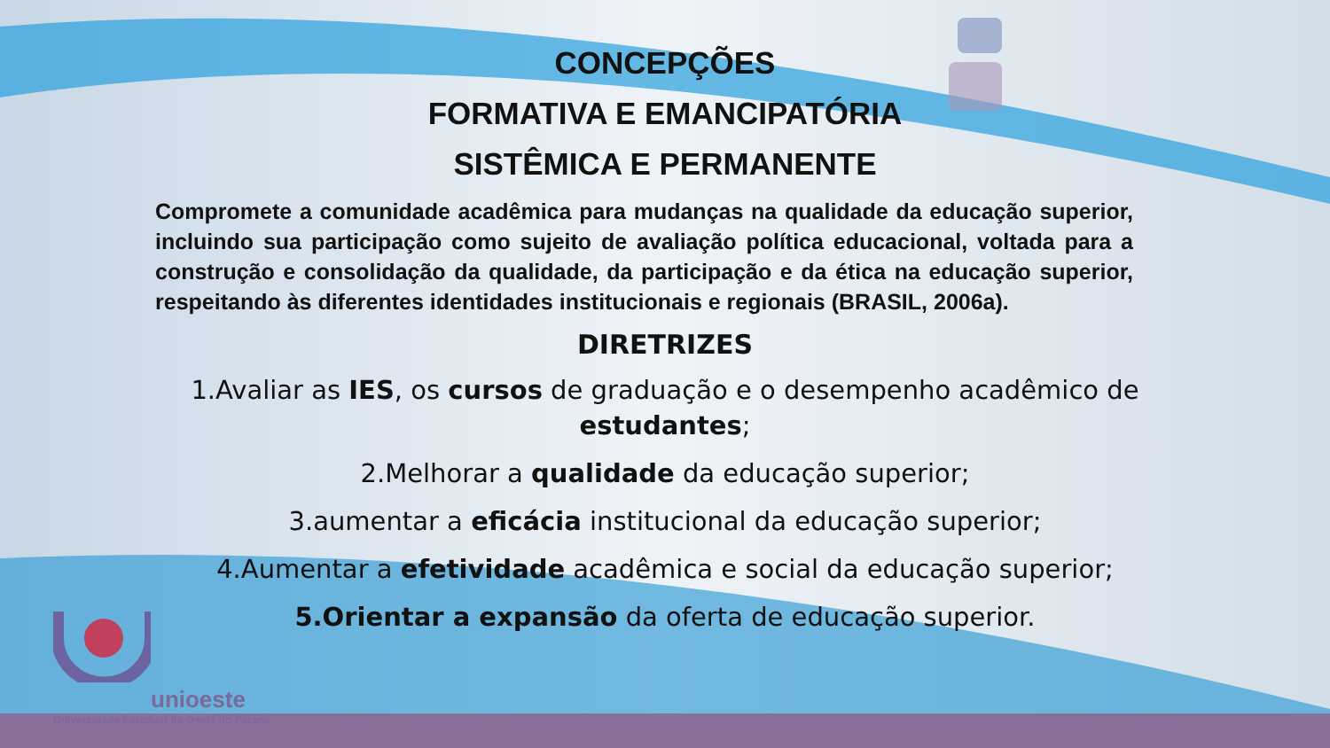CONCEPÇÕES
FORMATIVA E EMANCIPATÓRIA
SISTÊMICA E PERMANENTE
Compromete a comunidade acadêmica para mudanças na qualidade da educação superior, incluindo sua participação como sujeito de avaliação política educacional, voltada para a construção e consolidação da qualidade, da participação e da ética na educação superior, respeitando às diferentes identidades institucionais e regionais (BRASIL, 2006a).
DIRETRIZES
1.Avaliar as IES, os cursos de graduação e o desempenho acadêmico de estudantes;
2.Melhorar a qualidade da educação superior;
3.aumentar a eficácia institucional da educação superior;
4.Aumentar a efetividade acadêmica e social da educação superior;
5.Orientar a expansão da oferta de educação superior.
unioeste
Universidade Estadual do Oeste do Paraná